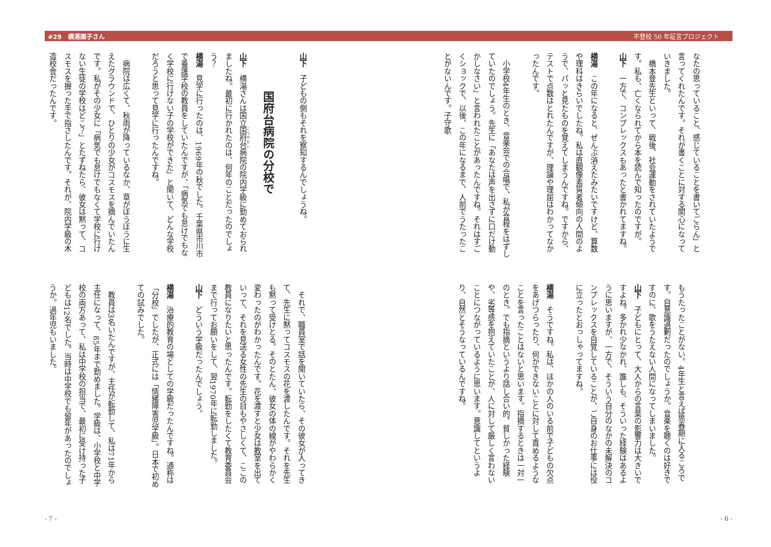#29　横湯園子さん 不登校 50 年証言プロジェクト
なたの思っていること、感じていることを書いてごらん」と言ってくれたんです。それが書くことに対する関心になっていきました。
　橋本登先生といって、戦後、社会運動をされていたようです。私も、亡くなられてから本を読んで知ったのですが。
山下　一方で、コンプレックスもあったと書かれてますね。
横湯　この年になると、ぜんぶ消えたみたいですけど、算数や理科はきらいでしたね。私は直観像素質者傾向の人間のようで、パッと見たものを覚えてしまうんですね。ですから、テストで点数はとれたんですが、理論や理屈はわかってなかったんです。
　小学校4年生のとき、音楽会での合唱で、私が音程をはずしていたのでしょう。先生に「あなたは声を出さずに口だけ動かしなさい」と言われたことがあったんですね。それはすごくショックで、以後、この年になるまで、人前でうたったことがないんです。子守歌
もうたったことがない。4年生と言えば思春期に入るころです。自意識過剰だったのでしょうか。音楽を聴くのは好きですのに、歌をうたえない人間になってしまいました。
山下　子どもにとって、大人からの言葉の影響力は大きいですよね。多かれ少なかれ、誰しも、そういった経験はあるように思いますが、一方で、そういう自分のなかの未解決のコンプレックスを自覚していることが、ご自身のお仕事には役に立ったとおっしゃってますね。
横湯　そうですね。私は、ほかの人のいる前で子どもの欠点をあげつらったり、何かできないことに対して責めるようなことを言ったことはないと思います。指摘するときは一対一のとき。でも指摘というより話し合い的。貧しかった経験や、劣等感を抱えていたことが、人に対して厳しく言わないことにつながっているように思います。意識してというより、自然とそうなっているんですね。
- 6 -
山下　子どもの側もそれを察知するんでしょうね。
国府台病院の分校で
山下　横湯さんは国立国府台病院の院内学級に勤めておられましたね。最初に行かれたのは、何年のことだったのでしょう？
横湯　見学に行ったのは、1969年の秋でした。千葉県市川市で養護学校の教員をしていたんですが、「病気でも怠けでもなく学校に行けない子の学校ができた」と聞いて、どんな学校だろうと思って見学に行ったんですね。
　病院は広くて、秋雨が降っているなか、草がぼうぼうに生えたグラウンドで、ひとりの少女がコスモスを摘んでいたんです。私がその少女に「病気でも怠けでもなくて学校に行けない生徒の学校はどこ？」とたずねたら、彼女は黙って、コスモスを握った手で指さしたんです。それが、院内学級の木造校舎だったんです。
　それで、職員室で話を聞いていたら、その彼女が入ってきて、先生に黙ってコスモスの花を渡したんです。それを先生も黙って受けとる。そのとたん、彼女の体の線がやわらかく変わったのがわかったんです。花を渡すと少女は教室を出ていって、それを見送る女性の先生の目もやさしくて、ここの教員になりたいと思ったんです。転勤をしたくて教育委員会まで行ってお願いをして、翌1970年に転勤しました。
山下　どういう学級だったんでしょう。
横湯　治療的教育の場としての学級だったんですね。通称は「分校」でしたが、正式には「情緒障害児学級」。日本で初めての試みでした。
　教員は3名いたんですが、主任が転勤して、私は71年から主任になって、85年まで勤めました。学級は、小学校と中学校の両方あって、私は中学校の担当で、最初に受け持った子どもは12名でした。当時は中学校でも留年があったのでしょうか。過年児もいました。
- 7 -